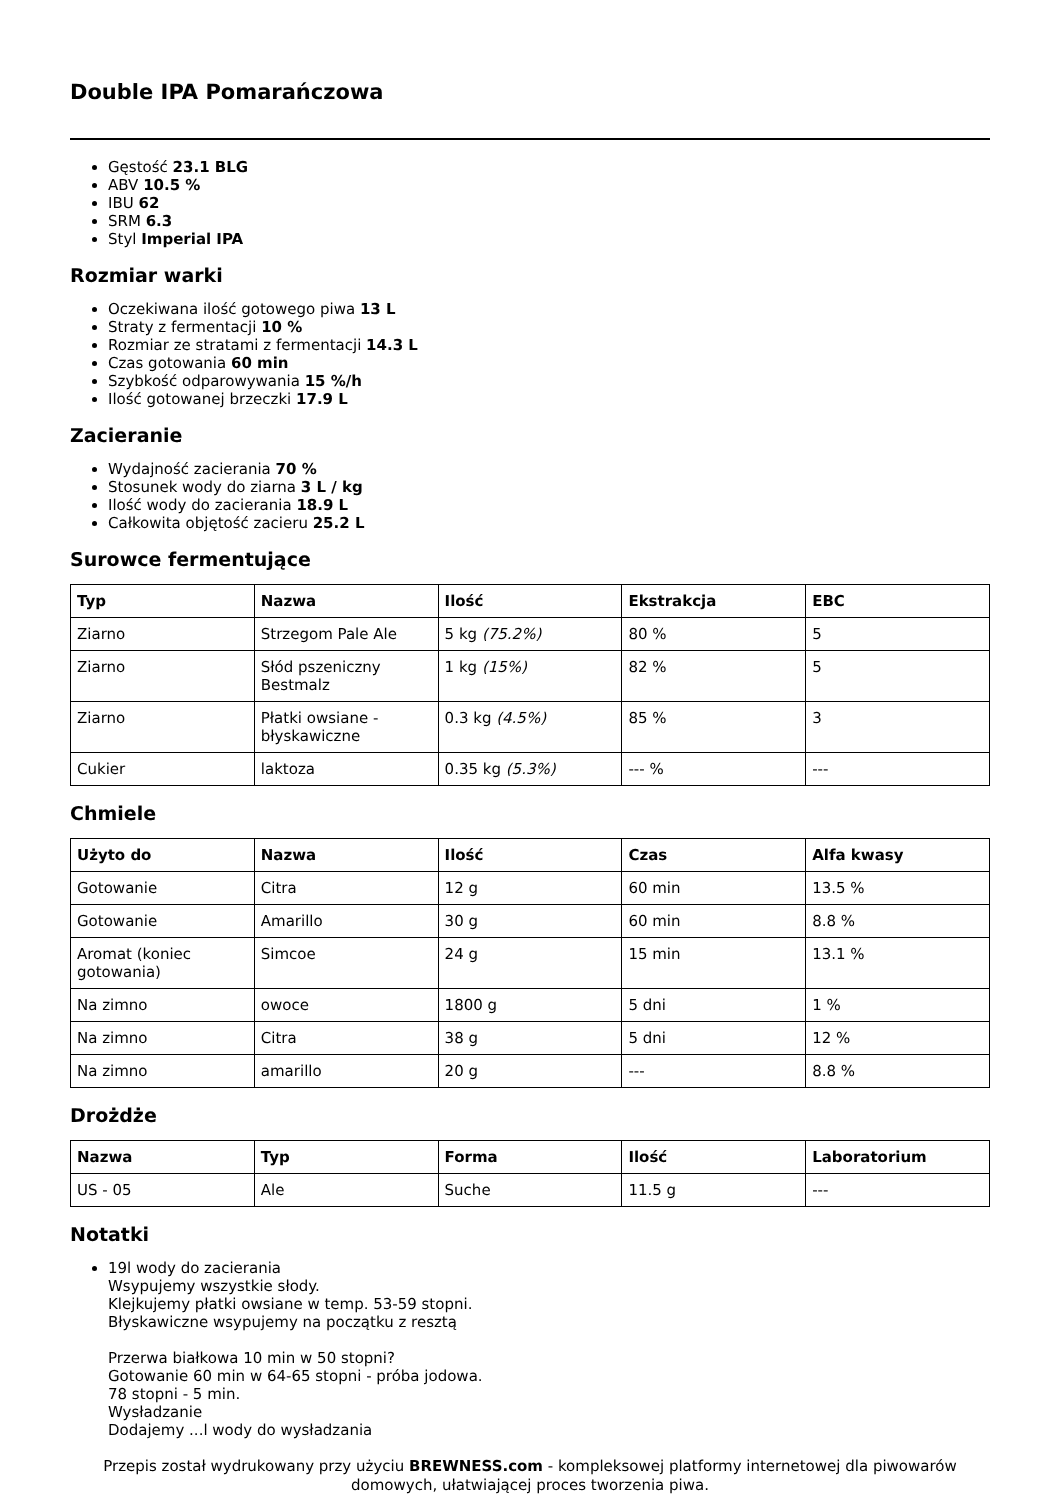Double IPA Pomarańczowa
Gęstość 23.1 BLG
ABV 10.5 %
IBU 62
SRM 6.3
Styl Imperial IPA
Rozmiar warki
Oczekiwana ilość gotowego piwa 13 L
Straty z fermentacji 10 %
Rozmiar ze stratami z fermentacji 14.3 L
Czas gotowania 60 min
Szybkość odparowywania 15 %/h
Ilość gotowanej brzeczki 17.9 L
Zacieranie
Wydajność zacierania 70 %
Stosunek wody do ziarna 3 L / kg
Ilość wody do zacierania 18.9 L
Całkowita objętość zacieru 25.2 L
Surowce fermentujące
| Typ | Nazwa | Ilość | Ekstrakcja | EBC |
| --- | --- | --- | --- | --- |
| Ziarno | Strzegom Pale Ale | 5 kg (75.2%) | 80 % | 5 |
| Ziarno | Słód pszeniczny Bestmalz | 1 kg (15%) | 82 % | 5 |
| Ziarno | Płatki owsiane - błyskawiczne | 0.3 kg (4.5%) | 85 % | 3 |
| Cukier | laktoza | 0.35 kg (5.3%) | --- % | --- |
Chmiele
| Użyto do | Nazwa | Ilość | Czas | Alfa kwasy |
| --- | --- | --- | --- | --- |
| Gotowanie | Citra | 12 g | 60 min | 13.5 % |
| Gotowanie | Amarillo | 30 g | 60 min | 8.8 % |
| Aromat (koniec gotowania) | Simcoe | 24 g | 15 min | 13.1 % |
| Na zimno | owoce | 1800 g | 5 dni | 1 % |
| Na zimno | Citra | 38 g | 5 dni | 12 % |
| Na zimno | amarillo | 20 g | --- | 8.8 % |
Drożdże
| Nazwa | Typ | Forma | Ilość | Laboratorium |
| --- | --- | --- | --- | --- |
| US - 05 | Ale | Suche | 11.5 g | --- |
Notatki
19l wody do zacierania
Wsypujemy wszystkie słody.
Klejkujemy płatki owsiane w temp. 53-59 stopni.
Błyskawiczne wsypujemy na początku z resztą
Przerwa białkowa 10 min w 50 stopni?
Gotowanie 60 min w 64-65 stopni - próba jodowa.
78 stopni - 5 min.
Wysładzanie
Dodajemy ...l wody do wysładzania
Przepis został wydrukowany przy użyciu BREWNESS.com - kompleksowej platformy internetowej dla piwowarów domowych, ułatwiającej proces tworzenia piwa.